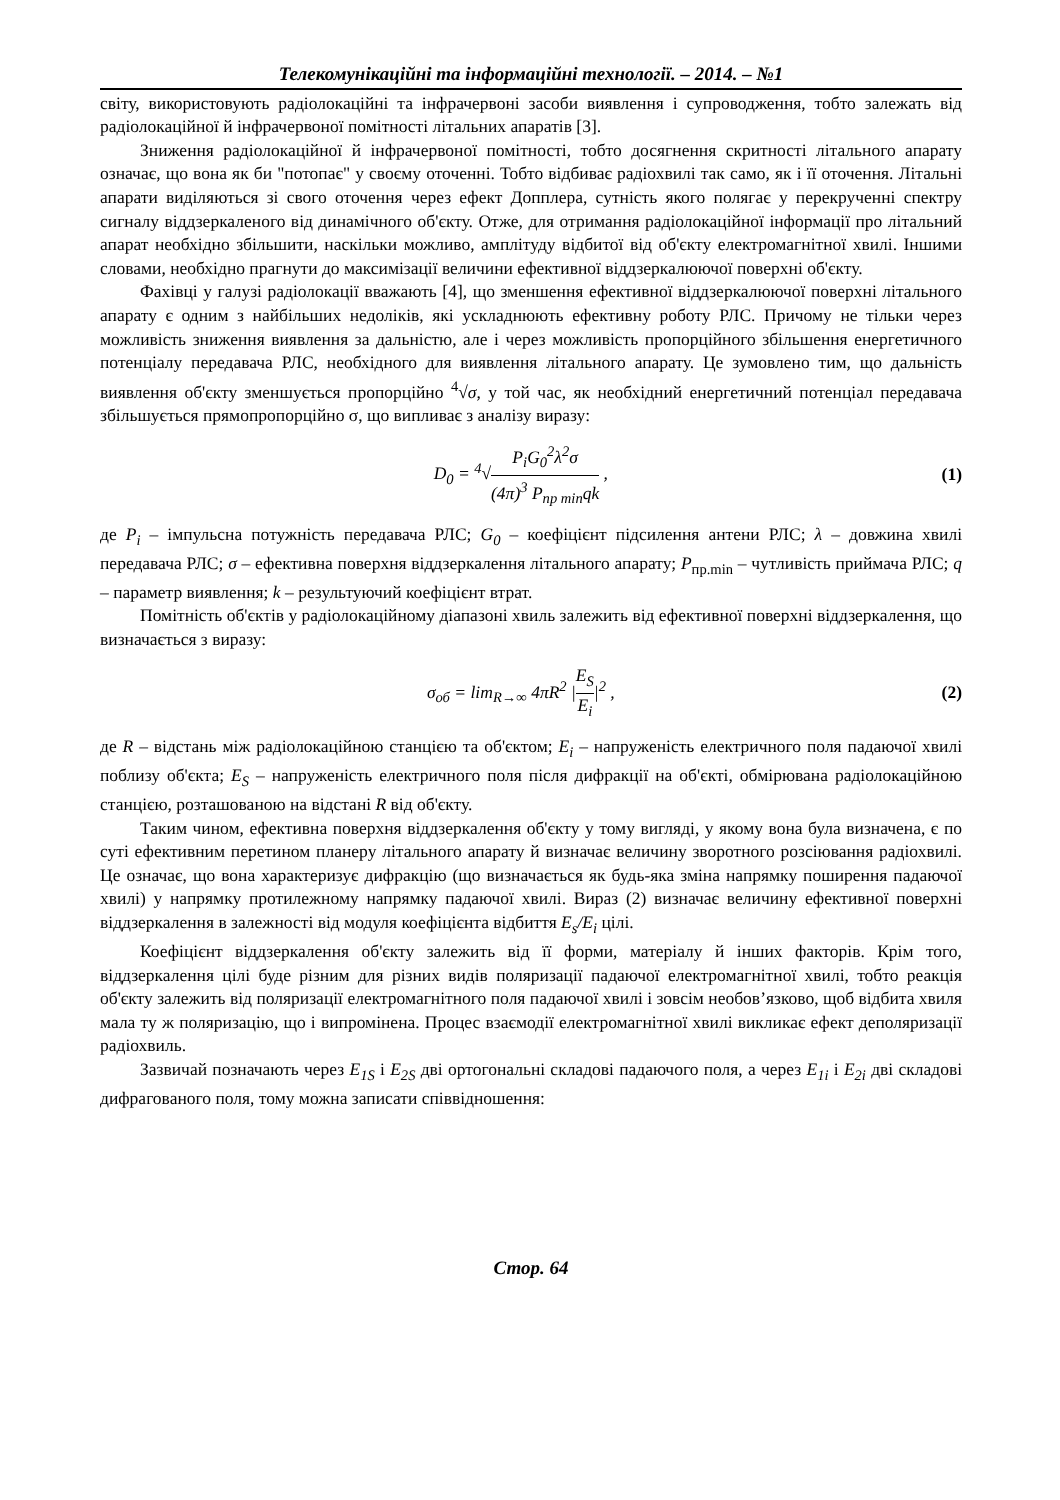Телекомунікаційні та інформаційні технології. – 2014. – №1
світу, використовують радіолокаційні та інфрачервоні засоби виявлення і супроводження, тобто залежать від радіолокаційної й інфрачервоної помітності літальних апаратів [3].
Зниження радіолокаційної й інфрачервоної помітності, тобто досягнення скритності літального апарату означає, що вона як би "потопає" у своєму оточенні. Тобто відбиває радіохвилі так само, як і її оточення. Літальні апарати виділяються зі свого оточення через ефект Допплера, сутність якого полягає у перекрученні спектру сигналу віддзеркаленого від динамічного об'єкту. Отже, для отримання радіолокаційної інформації про літальний апарат необхідно збільшити, наскільки можливо, амплітуду відбитої від об'єкту електромагнітної хвилі. Іншими словами, необхідно прагнути до максимізації величини ефективної віддзеркалюючої поверхні об'єкту.
Фахівці у галузі радіолокації вважають [4], що зменшення ефективної віддзеркалюючої поверхні літального апарату є одним з найбільших недоліків, які ускладнюють ефективну роботу РЛС. Причому не тільки через можливість зниження виявлення за дальністю, але і через можливість пропорційного збільшення енергетичного потенціалу передавача РЛС, необхідного для виявлення літального апарату. Це зумовлено тим, що дальність виявлення об'єкту зменшується пропорційно <sup>4</sup>√σ, у той час, як необхідний енергетичний потенціал передавача збільшується прямопропорційно σ, що випливає з аналізу виразу:
D<sub>0</sub> = <sup>4</sup>√P<sub>i</sub>G<sub>0</sub><sup>2</sup>λ<sup>2</sup>σ (4π)<sup>3</sup> P<sub>пр min</sub>qk ,
(1)
де P<sub>i</sub> – імпульсна потужність передавача РЛС; G<sub>0</sub> – коефіцієнт підсилення антени РЛС; λ – довжина хвилі передавача РЛС; σ – ефективна поверхня віддзеркалення літального апарату; P<sub>пр.min</sub> – чутливість приймача РЛС; q – параметр виявлення; k – результуючий коефіцієнт втрат.
Помітність об'єктів у радіолокаційному діапазоні хвиль залежить від ефективної поверхні віддзеркалення, що визначається з виразу:
σ<sub>об</sub> = lim<sub>R→∞</sub> 4πR<sup>2</sup> |E<sub>S</sub> E<sub>i</sub>|<sup>2</sup> , (2)
де R – відстань між радіолокаційною станцією та об'єктом; E<sub>i</sub> – напруженість електричного поля падаючої хвилі поблизу об'єкта; E<sub>S</sub> – напруженість електричного поля після дифракції на об'єкті, обмірювана радіолокаційною станцією, розташованою на відстані R від об'єкту.
Таким чином, ефективна поверхня віддзеркалення об'єкту у тому вигляді, у якому вона була визначена, є по суті ефективним перетином планеру літального апарату й визначає величину зворотного розсіювання радіохвилі. Це означає, що вона характеризує дифракцію (що визначається як будь-яка зміна напрямку поширення падаючої хвилі) у напрямку протилежному напрямку падаючої хвилі. Вираз (2) визначає величину ефективної поверхні віддзеркалення в залежності від модуля коефіцієнта відбиття E<sub>s</sub>/E<sub>i</sub> цілі.
Коефіцієнт віддзеркалення об'єкту залежить від її форми, матеріалу й інших факторів. Крім того, віддзеркалення цілі буде різним для різних видів поляризації падаючої електромагнітної хвилі, тобто реакція об'єкту залежить від поляризації електромагнітного поля падаючої хвилі і зовсім необов’язково, щоб відбита хвиля мала ту ж поляризацію, що і випромінена. Процес взаємодії електромагнітної хвилі викликає ефект деполяризації радіохвиль.
Зазвичай позначають через E<sub>1S</sub> і E<sub>2S</sub> дві ортогональні складові падаючого поля, а через E<sub>1i</sub> і E<sub>2i</sub> дві складові дифрагованого поля, тому можна записати співвідношення:
Стор. 64